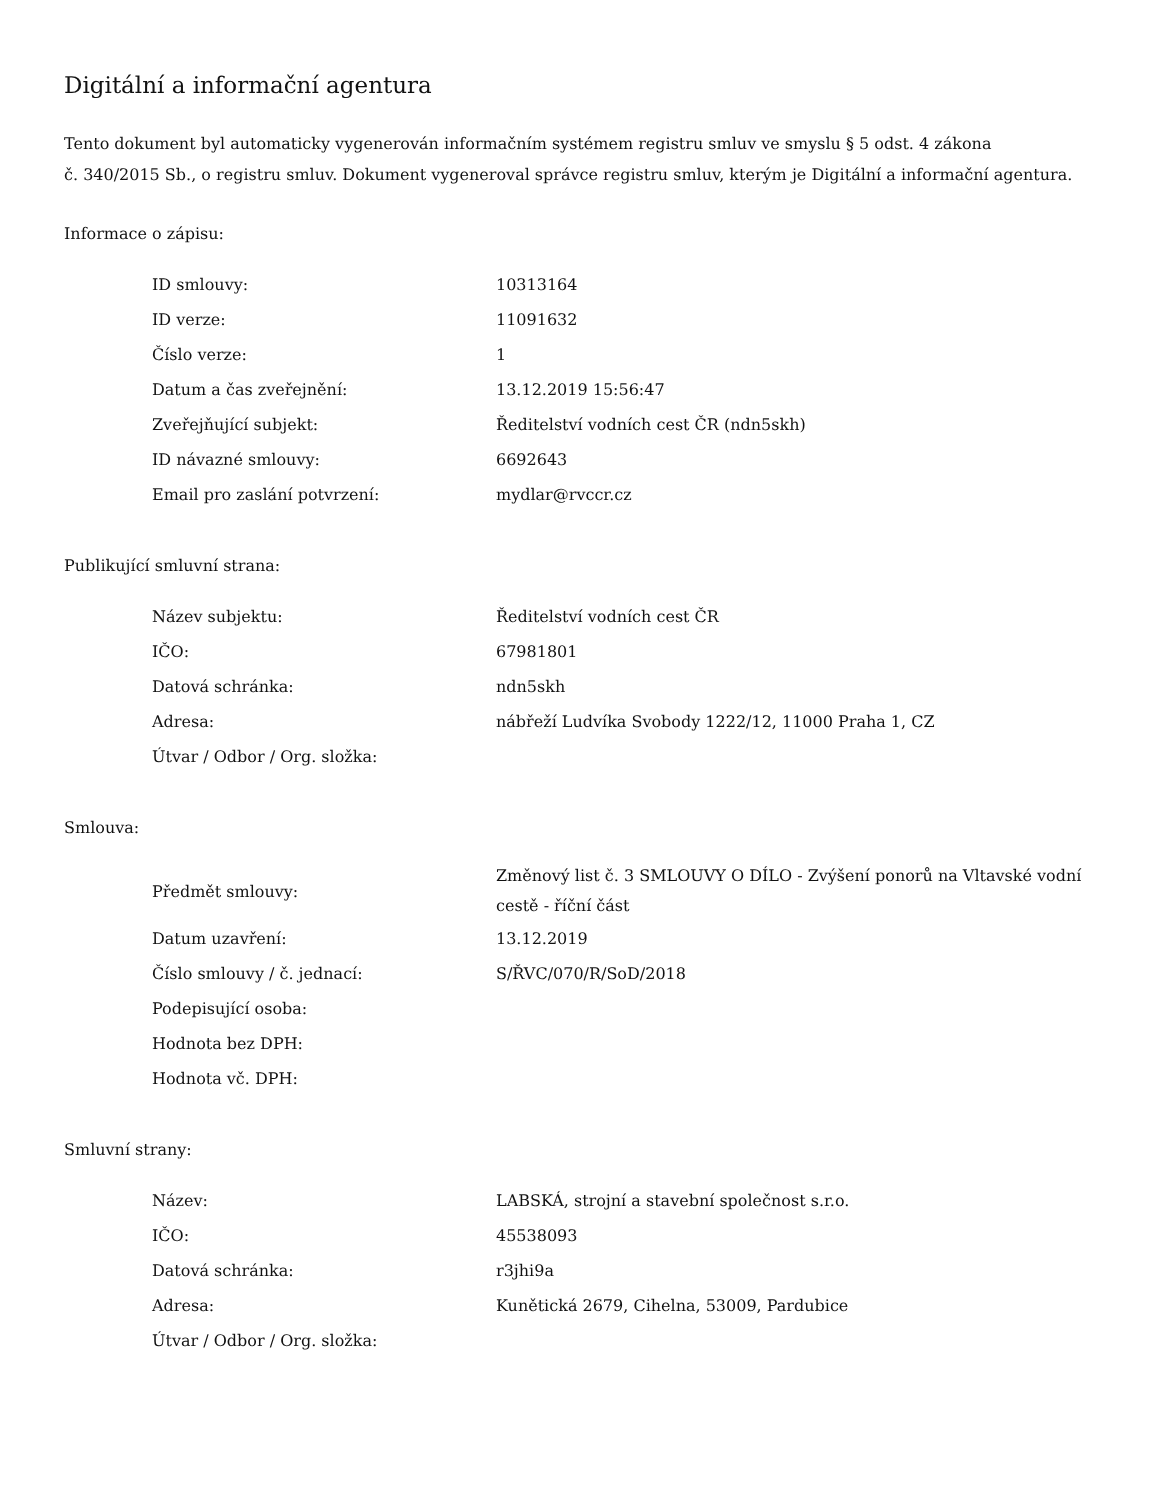Digitální a informační agentura
Tento dokument byl automaticky vygenerován informačním systémem registru smluv ve smyslu § 5 odst. 4 zákona
č. 340/2015 Sb., o registru smluv. Dokument vygeneroval správce registru smluv, kterým je Digitální a informační agentura.
Informace o zápisu:
| ID smlouvy: | 10313164 |
| ID verze: | 11091632 |
| Číslo verze: | 1 |
| Datum a čas zveřejnění: | 13.12.2019 15:56:47 |
| Zveřejňující subjekt: | Ředitelství vodních cest ČR (ndn5skh) |
| ID návazné smlouvy: | 6692643 |
| Email pro zaslání potvrzení: | mydlar@rvccr.cz |
Publikující smluvní strana:
| Název subjektu: | Ředitelství vodních cest ČR |
| IČO: | 67981801 |
| Datová schránka: | ndn5skh |
| Adresa: | nábřeží Ludvíka Svobody 1222/12, 11000 Praha 1, CZ |
| Útvar / Odbor / Org. složka: | |
Smlouva:
| Předmět smlouvy: | Změnový list č. 3 SMLOUVY O DÍLO - Zvýšení ponorů na Vltavské vodní cestě - říční část |
| Datum uzavření: | 13.12.2019 |
| Číslo smlouvy / č. jednací: | S/ŘVC/070/R/SoD/2018 |
| Podepisující osoba: | |
| Hodnota bez DPH: | |
| Hodnota vč. DPH: | |
Smluvní strany:
| Název: | LABSKÁ, strojní a stavební společnost s.r.o. |
| IČO: | 45538093 |
| Datová schránka: | r3jhi9a |
| Adresa: | Kunětická 2679, Cihelna, 53009, Pardubice |
| Útvar / Odbor / Org. složka: | |